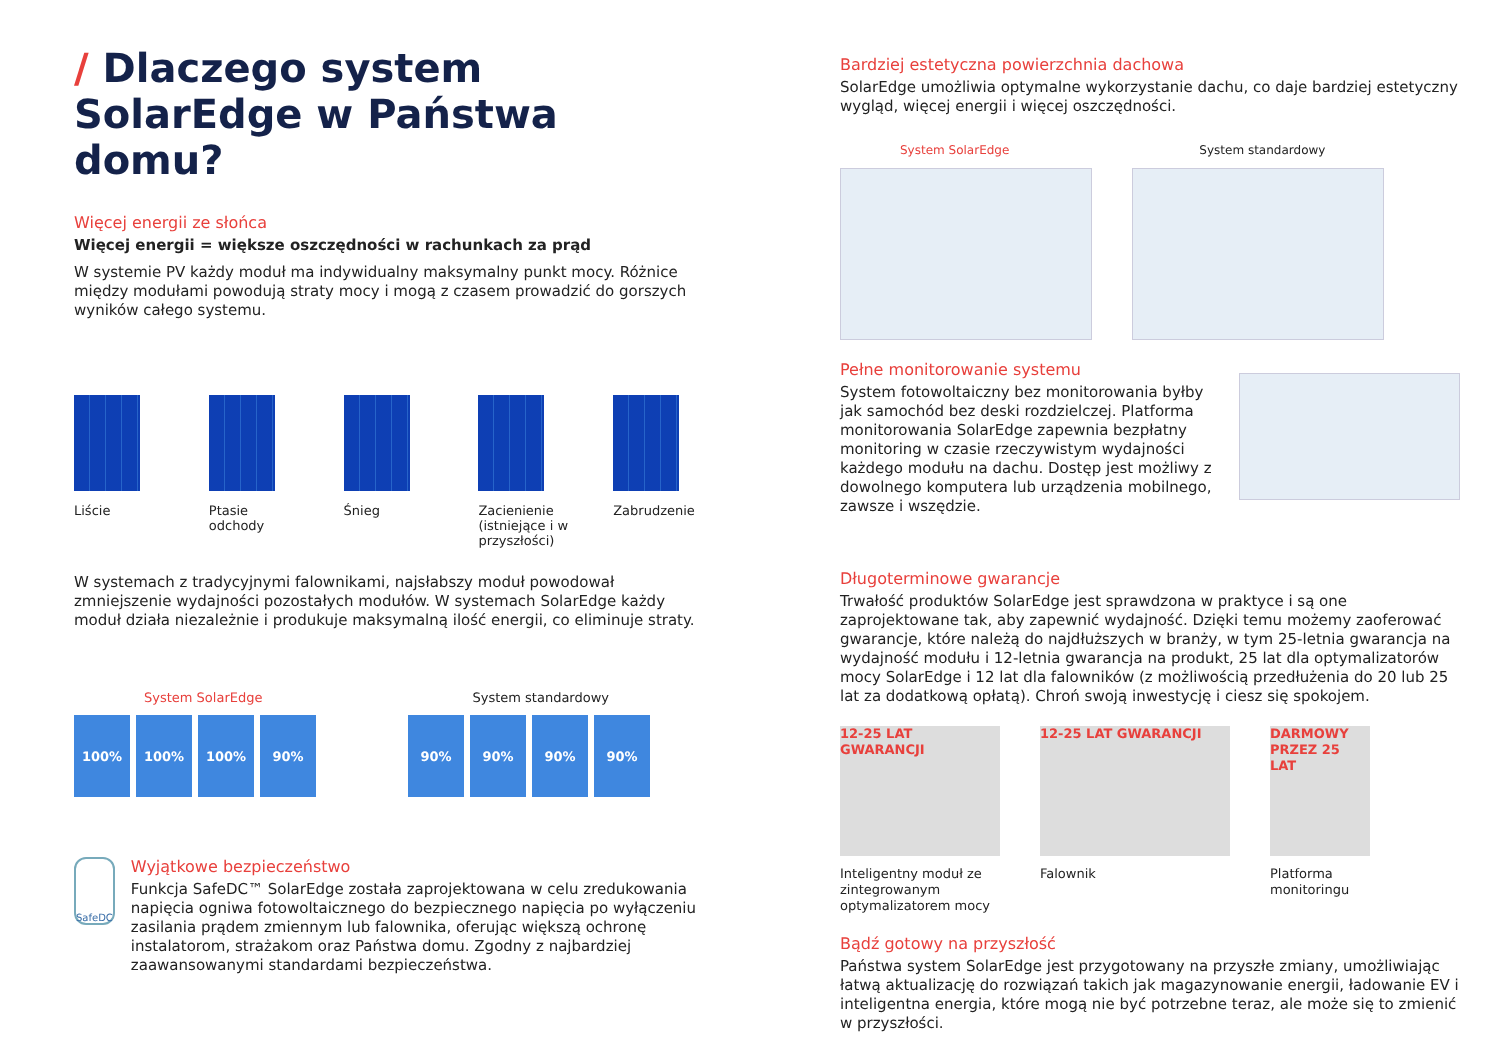/ Dlaczego system SolarEdge w Państwa domu?
Więcej energii ze słońca
Więcej energii = większe oszczędności w rachunkach za prąd
W systemie PV każdy moduł ma indywidualny maksymalny punkt mocy. Różnice między modułami powodują straty mocy i mogą z czasem prowadzić do gorszych wyników całego systemu.
Liście Ptasie odchody
Śnieg Zacienienie (istniejące i w przyszłości)
Zabrudzenie
W systemach z tradycyjnymi falownikami, najsłabszy moduł powodował zmniejszenie wydajności pozostałych modułów. W systemach SolarEdge każdy moduł działa niezależnie i produkuje maksymalną ilość energii, co eliminuje straty.
System SolarEdge System standardowy
100% 100% 100% 90% 90% 90% 90% 90%
SafeDC
Wyjątkowe bezpieczeństwo
Funkcja SafeDC™ SolarEdge została zaprojektowana w celu zredukowania napięcia ogniwa fotowoltaicznego do bezpiecznego napięcia po wyłączeniu zasilania prądem zmiennym lub falownika, oferując większą ochronę instalatorom, strażakom oraz Państwa domu. Zgodny z najbardziej zaawansowanymi standardami bezpieczeństwa.
Bardziej estetyczna powierzchnia dachowa
SolarEdge umożliwia optymalne wykorzystanie dachu, co daje bardziej estetyczny wygląd, więcej energii i więcej oszczędności.
System SolarEdge System standardowy
Pełne monitorowanie systemu
System fotowoltaiczny bez monitorowania byłby jak samochód bez deski rozdzielczej. Platforma monitorowania SolarEdge zapewnia bezpłatny monitoring w czasie rzeczywistym wydajności każdego modułu na dachu. Dostęp jest możliwy z dowolnego komputera lub urządzenia mobilnego, zawsze i wszędzie.
Długoterminowe gwarancje
Trwałość produktów SolarEdge jest sprawdzona w praktyce i są one zaprojektowane tak, aby zapewnić wydajność. Dzięki temu możemy zaoferować gwarancje, które należą do najdłuższych w branży, w tym 25-letnia gwarancja na wydajność modułu i 12-letnia gwarancja na produkt, 25 lat dla optymalizatorów mocy SolarEdge i 12 lat dla falowników (z możliwością przedłużenia do 20 lub 25 lat za dodatkową opłatą). Chroń swoją inwestycję i ciesz się spokojem.
12-25 LAT GWARANCJI
Inteligentny moduł ze zintegrowanym optymalizatorem mocy
12-25 LAT GWARANCJI
Falownik
DARMOWY PRZEZ 25 LAT
Platforma monitoringu
Bądź gotowy na przyszłość
Państwa system SolarEdge jest przygotowany na przyszłe zmiany, umożliwiając łatwą aktualizację do rozwiązań takich jak magazynowanie energii, ładowanie EV i inteligentna energia, które mogą nie być potrzebne teraz, ale może się to zmienić w przyszłości.